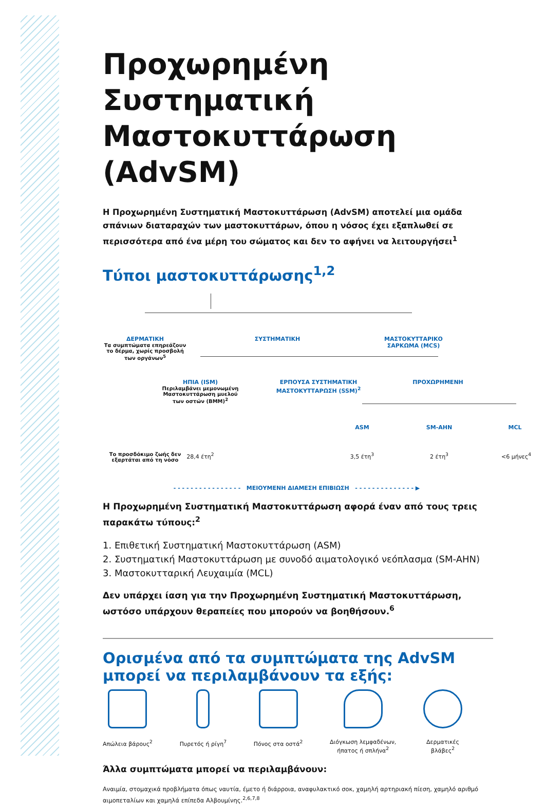Προχωρημένη Συστηματική Μαστοκυττάρωση (AdvSM)
Η Προχωρημένη Συστηματική Μαστοκυττάρωση (AdvSM) αποτελεί μια ομάδα σπάνιων διαταραχών των μαστοκυττάρων, όπου η νόσος έχει εξαπλωθεί σε περισσότερα από ένα μέρη του σώματος και δεν το αφήνει να λειτουργήσει<sup>1</sup>
Τύποι μαστοκυττάρωσης<sup>1,2</sup>
ΔΕΡΜΑΤΙΚΗ
Τα συμπτώματα επηρεάζουν το δέρμα, χωρίς προσβολή των οργάνων<sup>5</sup>
ΣΥΣΤΗΜΑΤΙΚΗ
ΜΑΣΤΟΚΥΤΤΑΡΙΚΟ ΣΑΡΚΩΜΑ (MCS)
ΗΠΙΑ (ISM)
Περιλαμβάνει μεμονωμένη Μαστοκυττάρωση μυελού των οστών (BMM)<sup>2</sup>
ΕΡΠΟΥΣΑ ΣΥΣΤΗΜΑΤΙΚΗ ΜΑΣΤΟΚΥΤΤΑΡΩΣΗ (SSM)<sup>2</sup>
ΠΡΟΧΩΡΗΜΕΝΗ
ASM SM-AHN MCL
Το προσδόκιμο ζωής δεν εξαρτάται από τη νόσο
28,4 έτη<sup>2</sup> 3,5 έτη<sup>3</sup> 2 έτη<sup>3</sup> <6 μήνες<sup>4</sup>
- - - - - - - - - - - - - - - - ΜΕΙΟΥΜΕΝΗ ΔΙΑΜΕΣΗ ΕΠΙΒΙΩΣΗ - - - - - - - - - - - - - - ▶
Η Προχωρημένη Συστηματική Μαστοκυττάρωση αφορά έναν από τους τρεις παρακάτω τύπους:<sup>2</sup>
1. Επιθετική Συστηματική Μαστοκυττάρωση (ASM)
2. Συστηματική Μαστοκυττάρωση με συνοδό αιματολογικό νεόπλασμα (SM-AHN)
3. Μαστοκυτταρική Λευχαιμία (MCL)
Δεν υπάρχει ίαση για την Προχωρημένη Συστηματική Μαστοκυττάρωση, ωστόσο υπάρχουν θεραπείες που μπορούν να βοηθήσουν.<sup>6</sup>
Ορισμένα από τα συμπτώματα της AdvSM μπορεί να περιλαμβάνουν τα εξής:
Απώλεια βάρους<sup>2</sup> Πυρετός ή ρίγη<sup>7</sup> Πόνος στα οστά<sup>2</sup> Διόγκωση λεμφαδένων,
ήπατος ή σπλήνα<sup>2</sup>
Δερματικές
βλάβες<sup>2</sup>
Άλλα συμπτώματα μπορεί να περιλαμβάνουν:
Αναιμία, στομαχικά προβλήματα όπως ναυτία, έμετο ή διάρροια, αναφυλακτικό σοκ, χαμηλή αρτηριακή πίεση, χαμηλό αριθμό αιμοπεταλίων και χαμηλά επίπεδα Αλβουμίνης.<sup>2,6,7,8</sup>